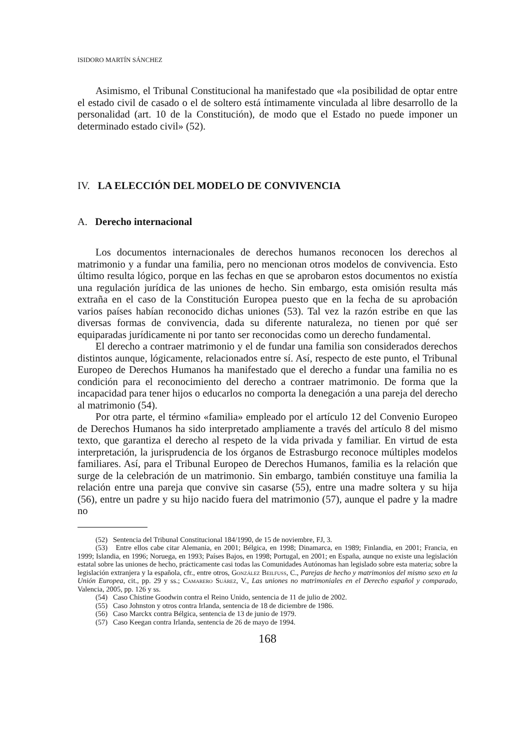ISIDORO MARTÍN SÁNCHEZ
Asimismo, el Tribunal Constitucional ha manifestado que «la posibilidad de optar entre el estado civil de casado o el de soltero está íntimamente vinculada al libre desarrollo de la personalidad (art. 10 de la Constitución), de modo que el Estado no puede imponer un determinado estado civil» (52).
IV. LA ELECCIÓN DEL MODELO DE CONVIVENCIA
A. Derecho internacional
Los documentos internacionales de derechos humanos reconocen los derechos al matrimonio y a fundar una familia, pero no mencionan otros modelos de convivencia. Esto último resulta lógico, porque en las fechas en que se aprobaron estos documentos no existía una regulación jurídica de las uniones de hecho. Sin embargo, esta omisión resulta más extraña en el caso de la Constitución Europea puesto que en la fecha de su aprobación varios países habían reconocido dichas uniones (53). Tal vez la razón estribe en que las diversas formas de convivencia, dada su diferente naturaleza, no tienen por qué ser equiparadas jurídicamente ni por tanto ser reconocidas como un derecho fundamental.
El derecho a contraer matrimonio y el de fundar una familia son considerados derechos distintos aunque, lógicamente, relacionados entre sí. Así, respecto de este punto, el Tribunal Europeo de Derechos Humanos ha manifestado que el derecho a fundar una familia no es condición para el reconocimiento del derecho a contraer matrimonio. De forma que la incapacidad para tener hijos o educarlos no comporta la denegación a una pareja del derecho al matrimonio (54).
Por otra parte, el término «familia» empleado por el artículo 12 del Convenio Europeo de Derechos Humanos ha sido interpretado ampliamente a través del artículo 8 del mismo texto, que garantiza el derecho al respeto de la vida privada y familiar. En virtud de esta interpretación, la jurisprudencia de los órganos de Estrasburgo reconoce múltiples modelos familiares. Así, para el Tribunal Europeo de Derechos Humanos, familia es la relación que surge de la celebración de un matrimonio. Sin embargo, también constituye una familia la relación entre una pareja que convive sin casarse (55), entre una madre soltera y su hija (56), entre un padre y su hijo nacido fuera del matrimonio (57), aunque el padre y la madre no
(52) Sentencia del Tribunal Constitucional 184/1990, de 15 de noviembre, FJ, 3.
(53) Entre ellos cabe citar Alemania, en 2001; Bélgica, en 1998; Dinamarca, en 1989; Finlandia, en 2001; Francia, en 1999; Islandia, en 1996; Noruega, en 1993; Países Bajos, en 1998; Portugal, en 2001; en España, aunque no existe una legislación estatal sobre las uniones de hecho, prácticamente casi todas las Comunidades Autónomas han legislado sobre esta materia; sobre la legislación extranjera y la española, cfr., entre otros, González Beilfuss, C., Parejas de hecho y matrimonios del mismo sexo en la Unión Europea, cit., pp. 29 y ss.; Camarero Suárez, V., Las uniones no matrimoniales en el Derecho español y comparado, Valencia, 2005, pp. 126 y ss.
(54) Caso Chistine Goodwin contra el Reino Unido, sentencia de 11 de julio de 2002.
(55) Caso Johnston y otros contra Irlanda, sentencia de 18 de diciembre de 1986.
(56) Caso Marckx contra Bélgica, sentencia de 13 de junio de 1979.
(57) Caso Keegan contra Irlanda, sentencia de 26 de mayo de 1994.
168